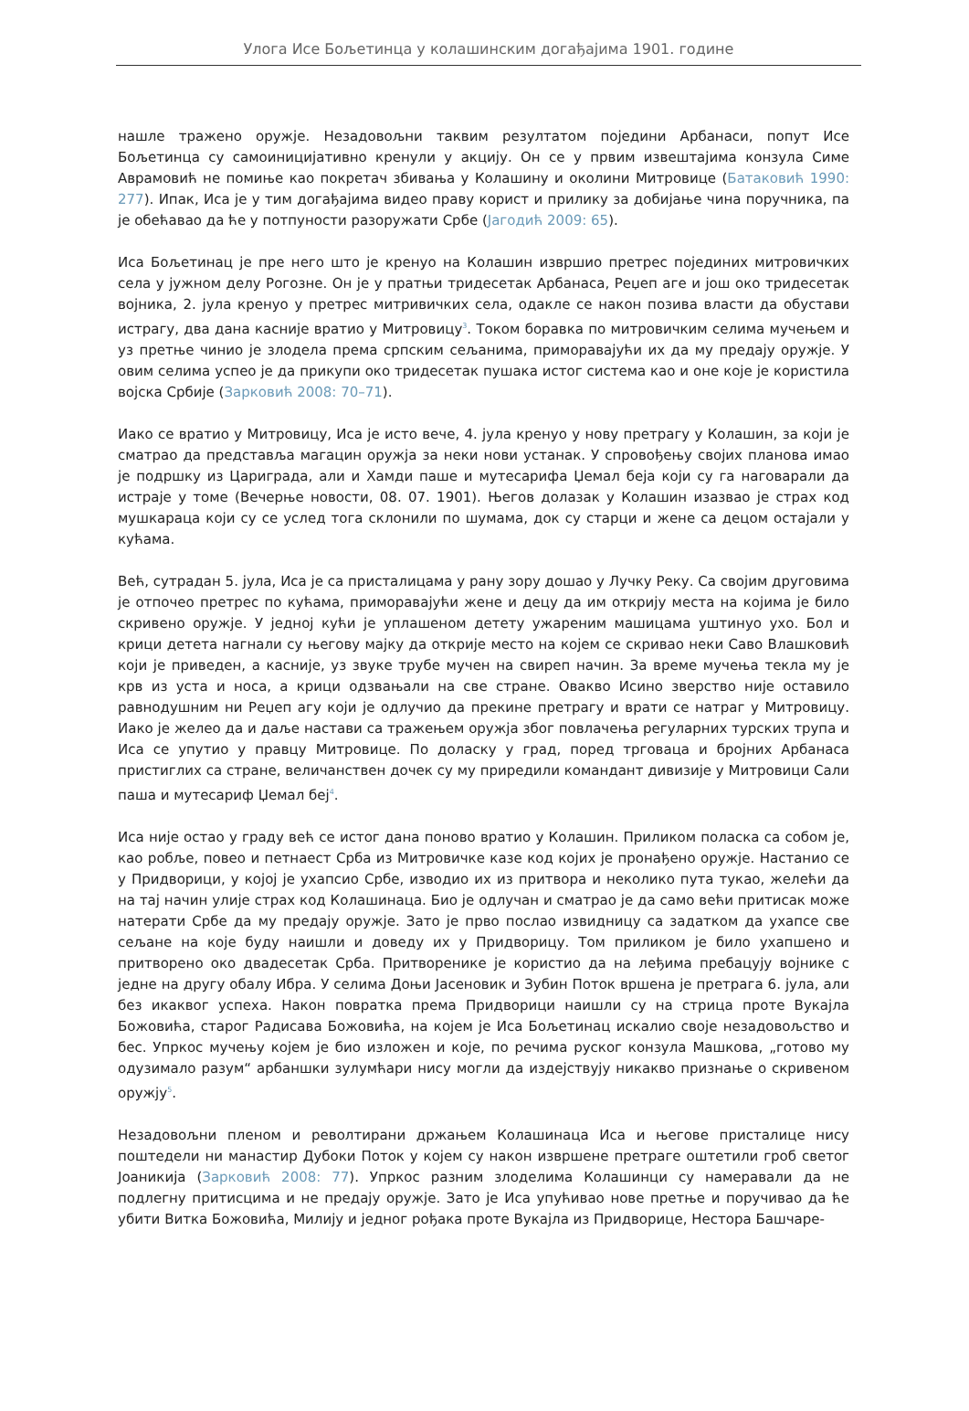Улога Исе Бољетинца у колашинским догађајима 1901. године
нашле тражено оружје. Незадовољни таквим резултатом поједини Арбанаси, попут Исе Бољетинца су самоиницијативно кренули у акцију. Он се у првим извештајима конзула Симе Аврамовић не помиње као покретач збивања у Колашину и околини Митровице (Батаковић 1990: 277). Ипак, Иса је у тим догађајима видео праву корист и прилику за добијање чина поручника, па је обећавао да ће у потпуности разоружати Србе (Јагодић 2009: 65).
Иса Бољетинац је пре него што је кренуо на Колашин извршио претрес појединих митровичких села у јужном делу Рогозне. Он је у пратњи тридесетак Арбанаса, Реџеп аге и још око тридесетак војника, 2. јула кренуо у претрес митривичких села, одакле се након позива власти да обустави истрагу, два дана касније вратио у Митровицу<sup>3</sup>. Током боравка по митровичким селима мучењем и уз претње чинио је злодела према српским сељанима, приморавајући их да му предају оружје. У овим селима успео је да прикупи око тридесетак пушака истог система као и оне које је користила војска Србије (Зарковић 2008: 70–71).
Иако се вратио у Митровицу, Иса је исто вече, 4. јула кренуо у нову претрагу у Колашин, за који је сматрао да представља магацин оружја за неки нови устанак. У спровођењу својих планова имао је подршку из Цариграда, али и Хамди паше и мутесарифа Џемал беја који су га наговарали да истраје у томе (Вечерње новости, 08. 07. 1901). Његов долазак у Колашин изазвао је страх код мушкараца који су се услед тога склонили по шумама, док су старци и жене са децом остајали у кућама.
Већ, сутрадан 5. јула, Иса је са присталицама у рану зору дошао у Лучку Реку. Са својим друговима је отпочео претрес по кућама, приморавајући жене и децу да им открију места на којима је било скривено оружје. У једној кући је уплашеном детету ужареним машицама уштинуо ухо. Бол и крици детета нагнали су његову мајку да открије место на којем се скривао неки Саво Влашковић који је приведен, а касније, уз звуке трубе мучен на свиреп начин. За време мучења текла му је крв из уста и носа, а крици одзвањали на све стране. Овакво Исино зверство није оставило равнодушним ни Реџеп агу који је одлучио да прекине претрагу и врати се натраг у Митровицу. Иако је желео да и даље настави са тражењем оружја због повлачења регуларних турских трупа и Иса се упутио у правцу Митровице. По доласку у град, поред трговаца и бројних Арбанаса пристиглих са стране, величанствен дочек су му приредили командант дивизије у Митровици Сали паша и мутесариф Џемал бej<sup>4</sup>.
Иса није остао у граду већ се истог дана поново вратио у Колашин. Приликом поласка са собом је, као робље, повео и петнаест Срба из Митровичке казе код којих је пронађено оружје. Настанио се у Придворици, у којој је ухапсио Србе, изводио их из притвора и неколико пута тукао, желећи да на тај начин улије страх код Колашинаца. Био је одлучан и сматрао је да само већи притисак може натерати Србе да му предају оружје. Зато је прво послао извидницу са задатком да ухапсе све сељане на које буду наишли и доведу их у Придворицу. Том приликом је било ухапшено и притворено око двадесетак Срба. Притворенике је користио да на леђима пребацују војнике с једне на другу обалу Ибра. У селима Доњи Јасеновик и Зубин Поток вршена је претрага 6. јула, али без икаквог успеха. Након повратка према Придворици наишли су на стрица проте Вукајла Божовића, старог Радисава Божовића, на којем је Иса Бољетинац искалио своје незадовољство и бес. Упркос мучењу којем је био изложен и које, по речима руског конзула Машкова, „готово му одузимало разум“ арбаншки зулумћари нису могли да издејствују никакво признање о скривеном оружју<sup>5</sup>.
Незадовољни пленом и револтирани држањем Колашинаца Иса и његове присталице нису поштедели ни манастир Дубоки Поток у којем су након извршене претраге оштетили гроб светог Јоаникија (Зарковић 2008: 77). Упркос разним злоделима Колашинци су намеравали да не подлегну притисцима и не предају оружје. Зато је Иса упућивао нове претње и поручивао да ће убити Витка Божовића, Милију и једног рођака проте Вукајла из Придворице, Нестора Башчаре-